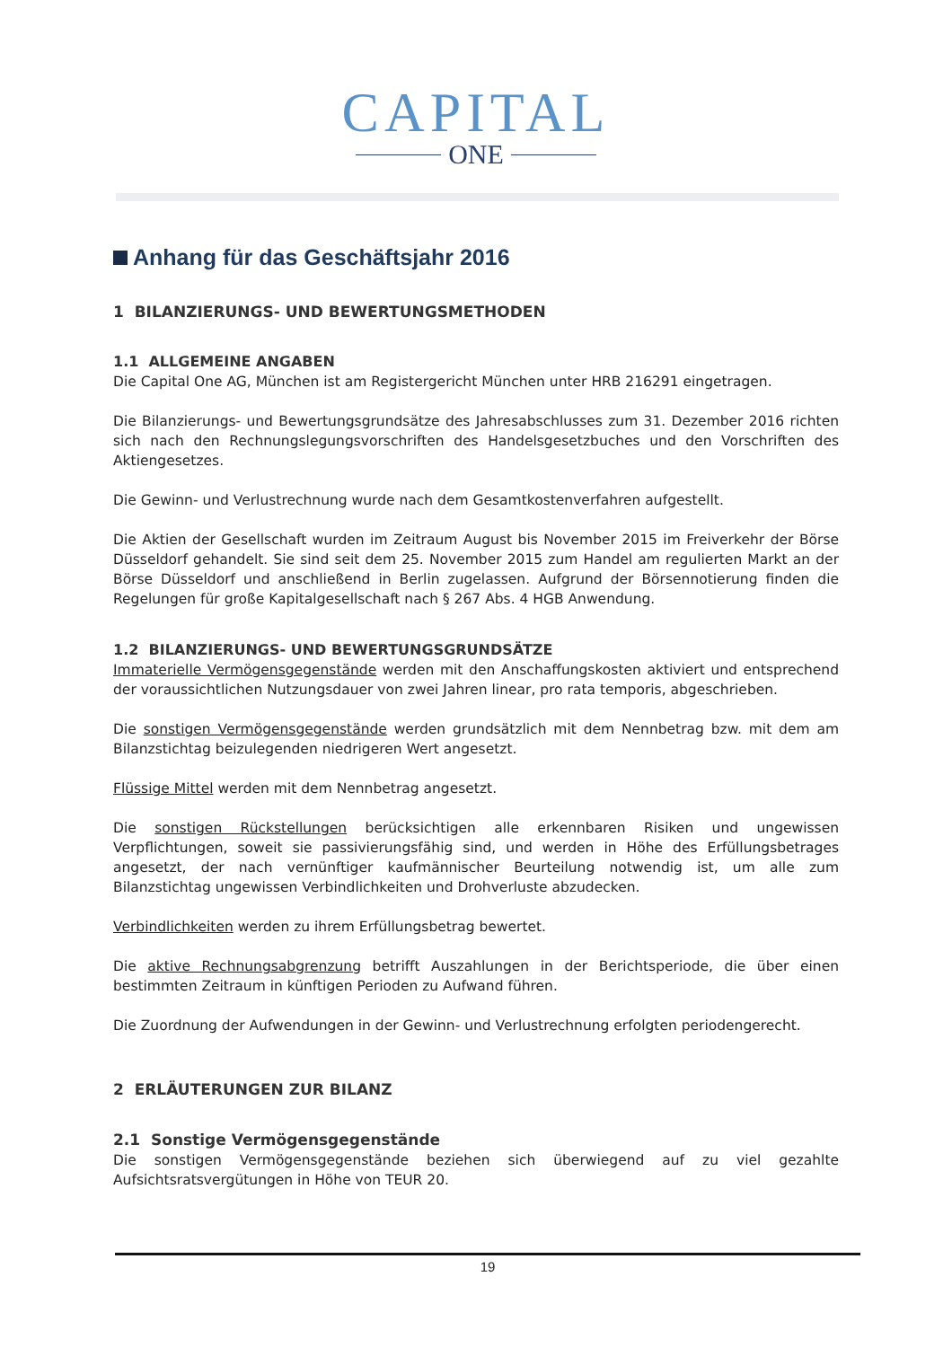CAPITAL
ONE
Anhang für das Geschäftsjahr 2016
1 BILANZIERUNGS- UND BEWERTUNGSMETHODEN
1.1 ALLGEMEINE ANGABEN
Die Capital One AG, München ist am Registergericht München unter HRB 216291 eingetragen.
Die Bilanzierungs- und Bewertungsgrundsätze des Jahresabschlusses zum 31. Dezember 2016 richten sich nach den Rechnungslegungsvorschriften des Handelsgesetzbuches und den Vorschriften des Aktiengesetzes.
Die Gewinn- und Verlustrechnung wurde nach dem Gesamtkostenverfahren aufgestellt.
Die Aktien der Gesellschaft wurden im Zeitraum August bis November 2015 im Freiverkehr der Börse Düsseldorf gehandelt. Sie sind seit dem 25. November 2015 zum Handel am regulierten Markt an der Börse Düsseldorf und anschließend in Berlin zugelassen. Aufgrund der Börsennotierung finden die Regelungen für große Kapitalgesell­schaft nach § 267 Abs. 4 HGB Anwendung.
1.2 BILANZIERUNGS- UND BEWERTUNGSGRUNDSÄTZE
Immaterielle Vermögensgegenstände werden mit den Anschaffungskosten aktiviert und entsprechend der voraus­sichtlichen Nutzungsdauer von zwei Jahren linear, pro rata temporis, abgeschrieben.
Die sonstigen Vermögensgegenstände werden grundsätzlich mit dem Nennbetrag bzw. mit dem am Bilanzstichtag beizulegenden niedrigeren Wert angesetzt.
Flüssige Mittel werden mit dem Nennbetrag angesetzt.
Die sonstigen Rückstellungen berücksichtigen alle erkennbaren Risiken und ungewissen Verpflichtungen, soweit sie passivierungsfähig sind, und werden in Höhe des Erfüllungsbetrages angesetzt, der nach vernünftiger kauf­männischer Beurteilung notwendig ist, um alle zum Bilanzstichtag ungewissen Verbindlichkeiten und Drohverluste abzudecken.
Verbindlichkeiten werden zu ihrem Erfüllungsbetrag bewertet.
Die aktive Rechnungsabgrenzung betrifft Auszahlungen in der Berichtsperiode, die über einen bestimmten Zeitraum in künftigen Perioden zu Aufwand führen.
Die Zuordnung der Aufwendungen in der Gewinn- und Verlustrechnung erfolgten periodengerecht.
2 ERLÄUTERUNGEN ZUR BILANZ
2.1 Sonstige Vermögensgegenstände
Die sonstigen Vermögensgegenstände beziehen sich überwiegend auf zu viel gezahlte Aufsichtsratsvergütungen in Höhe von TEUR 20.
19